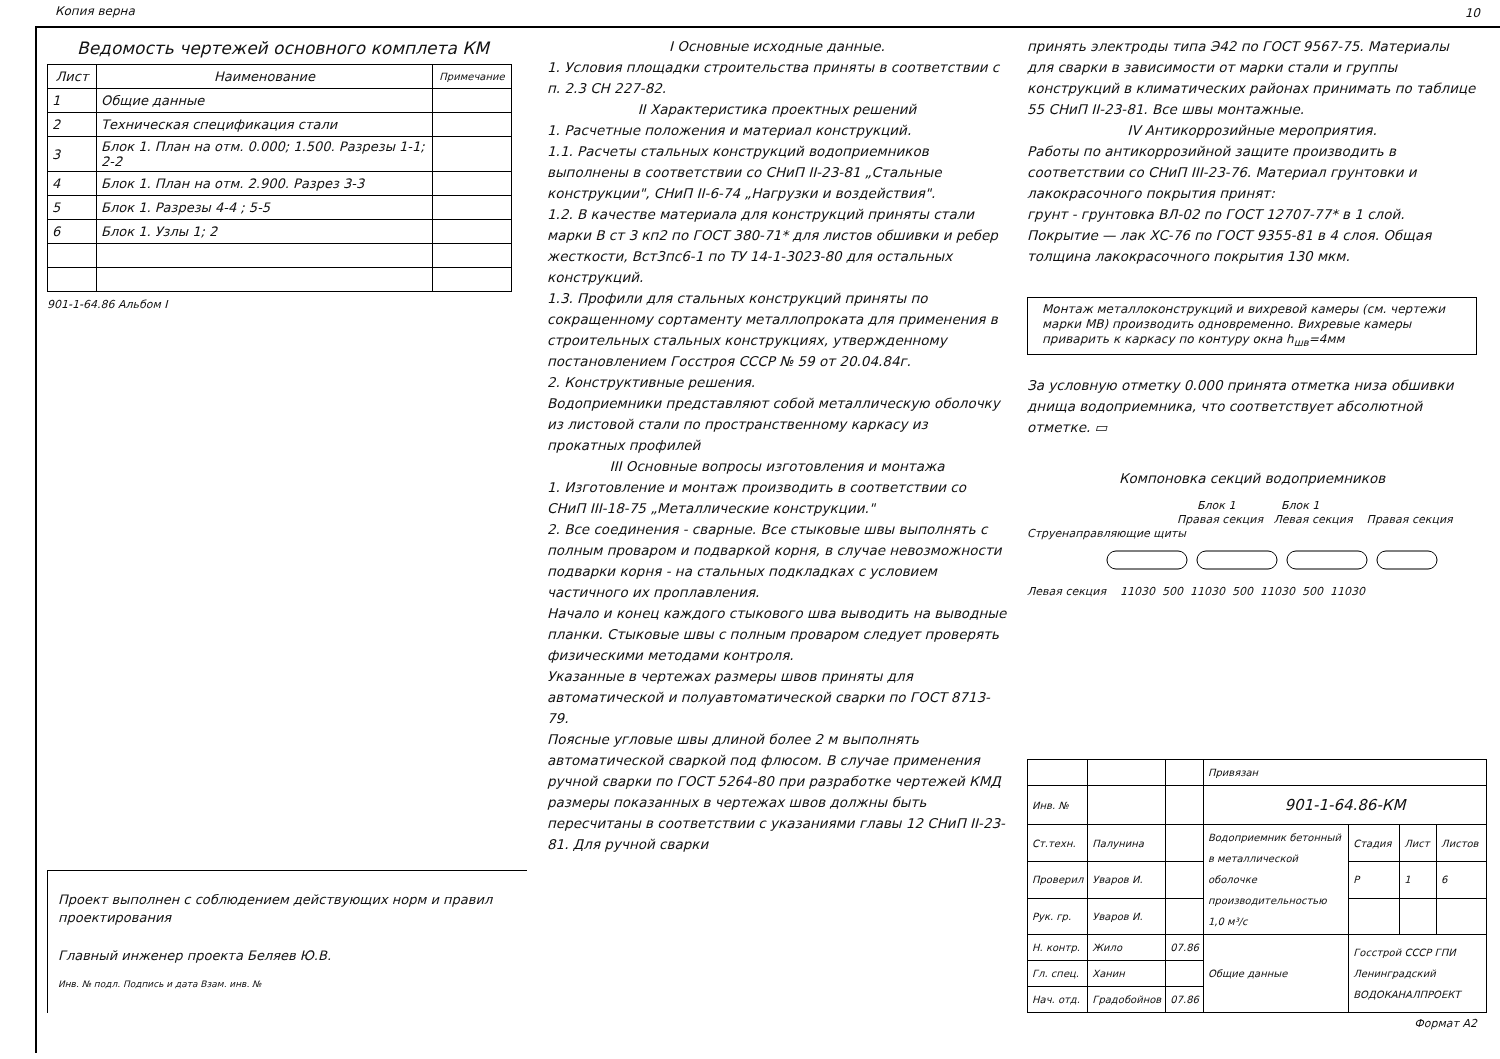Копия верна
10
Ведомость чертежей основного комплета КМ
| Лист | Наименование | Примечание |
| --- | --- | --- |
| 1 | Общие данные | |
| 2 | Техническая спецификация стали | |
| 3 | Блок 1. План на отм. 0.000; 1.500. Разрезы 1-1; 2-2 | |
| 4 | Блок 1. План на отм. 2.900. Разрез 3-3 | |
| 5 | Блок 1. Разрезы 4-4 ; 5-5 | |
| 6 | Блок 1. Узлы 1; 2 | |
901-1-64.86 Альбом I
Проект выполнен с соблюдением действующих норм и правил проектирования
Главный инженер проекта Беляев Ю.В.
Инв. № подл. Подпись и дата Взам. инв. №
I Основные исходные данные.
1. Условия площадки строительства приняты в соответствии с п. 2.3 СН 227-82.
II Характеристика проектных решений
1. Расчетные положения и материал конструкций.
1.1. Расчеты стальных конструкций водоприемников выполнены в соответствии со СНиП II-23-81 „Стальные конструкции", СНиП II-6-74 „Нагрузки и воздействия".
1.2. В качестве материала для конструкций приняты стали марки В ст 3 кп2 по ГОСТ 380-71* для листов обшивки и ребер жесткости, Вст3пс6-1 по ТУ 14-1-3023-80 для остальных конструкций.
1.3. Профили для стальных конструкций приняты по сокращенному сортаменту металлопроката для применения в строительных стальных конструкциях, утвержденному постановлением Госстроя СССР № 59 от 20.04.84г.
2. Конструктивные решения.
Водоприемники представляют собой металлическую оболочку из листовой стали по пространственному каркасу из прокатных профилей
III Основные вопросы изготовления и монтажа
1. Изготовление и монтаж производить в соответствии со СНиП III-18-75 „Металлические конструкции."
2. Все соединения - сварные. Все стыковые швы выполнять с полным проваром и подваркой корня, в случае невозможности подварки корня - на стальных подкладках с условием частичного их проплавления.
Начало и конец каждого стыкового шва выводить на выводные планки. Стыковые швы с полным проваром следует проверять физическими методами контроля.
Указанные в чертежах размеры швов приняты для автоматической и полуавтоматической сварки по ГОСТ 8713-79.
Поясные угловые швы длиной более 2 м выполнять автоматической сваркой под флюсом. В случае применения ручной сварки по ГОСТ 5264-80 при разработке чертежей КМД размеры показанных в чертежах швов должны быть пересчитаны в соответствии с указаниями главы 12 СНиП II-23-81. Для ручной сварки
принять электроды типа Э42 по ГОСТ 9567-75. Материалы для сварки в зависимости от марки стали и группы конструкций в климатических районах принимать по таблице 55 СНиП II-23-81. Все швы монтажные.
IV Антикоррозийные мероприятия.
Работы по антикоррозийной защите производить в соответствии со СНиП III-23-76. Материал грунтовки и лакокрасочного покрытия принят:
грунт - грунтовка ВЛ-02 по ГОСТ 12707-77* в 1 слой. Покрытие — лак ХС-76 по ГОСТ 9355-81 в 4 слоя. Общая толщина лакокрасочного покрытия 130 мкм.
Монтаж металлоконструкций и вихревой камеры (см. чертежи марки МВ) производить одновременно. Вихревые камеры приварить к каркасу по контуру окна h<sub>шв</sub>=4мм
За условную отметку 0.000 принята отметка низа обшивки днища водоприемника, что соответствует абсолютной отметке. ▭
Компоновка секций водоприемников
Блок 1 Блок 1
Правая секция Левая секция Правая секция
Струенаправляющие щиты
Левая секция 11030 500 11030 500 11030 500 11030
| | | | Привязан | | | |
| Инв. № | | | 901-1-64.86-КМ | | | |
| Ст.техн. | Палунина | | Водоприемник бетонный в металлической оболочке производительностью 1,0 м³/с | Стадия | Лист | Листов |
| Проверил | Уваров И. | | | Р | 1 | 6 |
| Рук. гр. | Уваров И. | | | | | |
| Н. контр. | Жило | 07.86 | Общие данные | Госстрой СССР ГПИ Ленинградский ВОДОКАНАЛПРОЕКТ | | |
| Гл. спец. | Ханин | | | | | |
| Нач. отд. | Градобойнов | 07.86 | | | | |
Формат А2